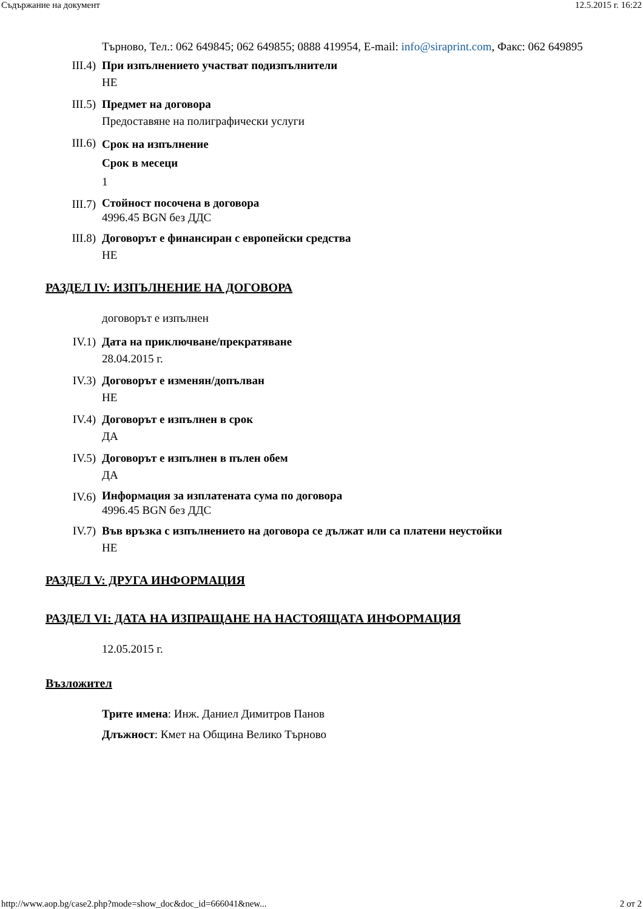Съдържание на документ 12.5.2015 г. 16:22
Търново, Тел.: 062 649845; 062 649855; 0888 419954, E-mail: info@siraprint.com, Факс: 062 649895
III.4) При изпълнението участват подизпълнители
НЕ
III.5) Предмет на договора
Предоставяне на полиграфически услуги
III.6)
Срок на изпълнение
Срок в месеци
1
III.7)
Стойност посочена в договора
4996.45 BGN без ДДС
III.8) Договорът е финансиран с европейски средства
НЕ
РАЗДЕЛ IV: ИЗПЪЛНЕНИЕ НА ДОГОВОРА
договорът е изпълнен
IV.1) Дата на приключване/прекратяване
28.04.2015 г.
IV.3) Договорът е изменян/допълван
НЕ
IV.4) Договорът е изпълнен в срок
ДА
IV.5) Договорът е изпълнен в пълен обем
ДА
IV.6)
Информация за изплатената сума по договора
4996.45 BGN без ДДС
IV.7) Във връзка с изпълнението на договора се дължат или са платени неустойки
НЕ
РАЗДЕЛ V: ДРУГА ИНФОРМАЦИЯ
РАЗДЕЛ VI: ДАТА НА ИЗПРАЩАНЕ НА НАСТОЯЩАТА ИНФОРМАЦИЯ
12.05.2015 г.
Възложител
Трите имена: Инж. Даниел Димитров Панов
Длъжност: Кмет на Община Велико Търново
http://www.aop.bg/case2.php?mode=show_doc&doc_id=666041&new... 2 от 2